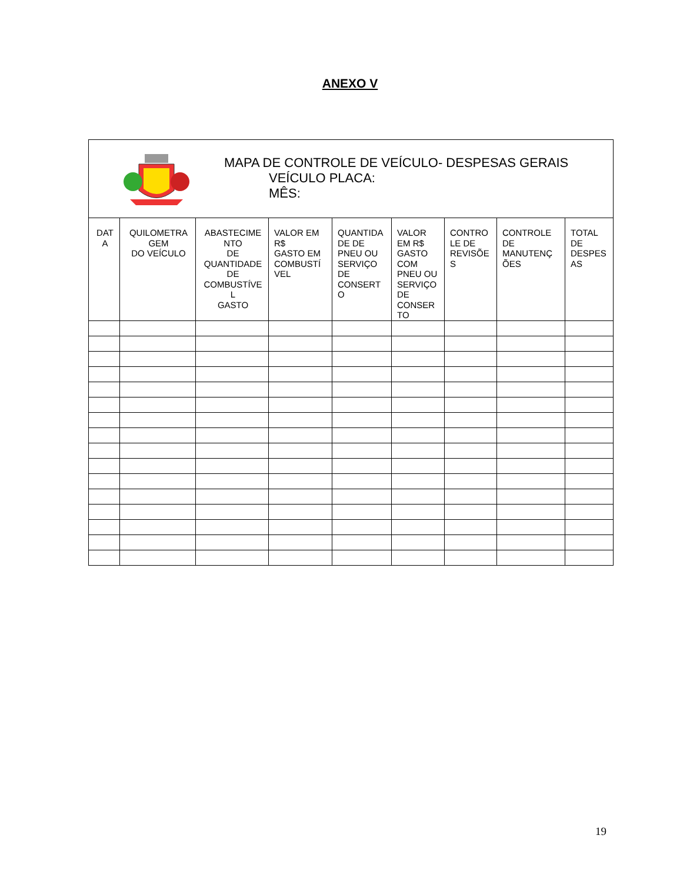ANEXO V
MAPA DE CONTROLE DE VEÍCULO- DESPESAS GERAIS
VEÍCULO PLACA:
MÊS:
| DAT A | QUILOMETRA GEM DO VEÍCULO | ABASTECIME NTO DE QUANTIDADE DE COMBUSTÍVE L GASTO | VALOR EM R$ GASTO EM COMBUSTÍ VEL | QUANTIDA DE DE PNEU OU SERVIÇO DE CONSERT O | VALOR EM R$ GASTO COM PNEU OU SERVIÇO DE CONSER TO | CONTRO LE DE REVISÕE S | CONTROLE DE MANUTENÇ ÕES | TOTAL DE DESPES AS |
| --- | --- | --- | --- | --- | --- | --- | --- | --- |
19